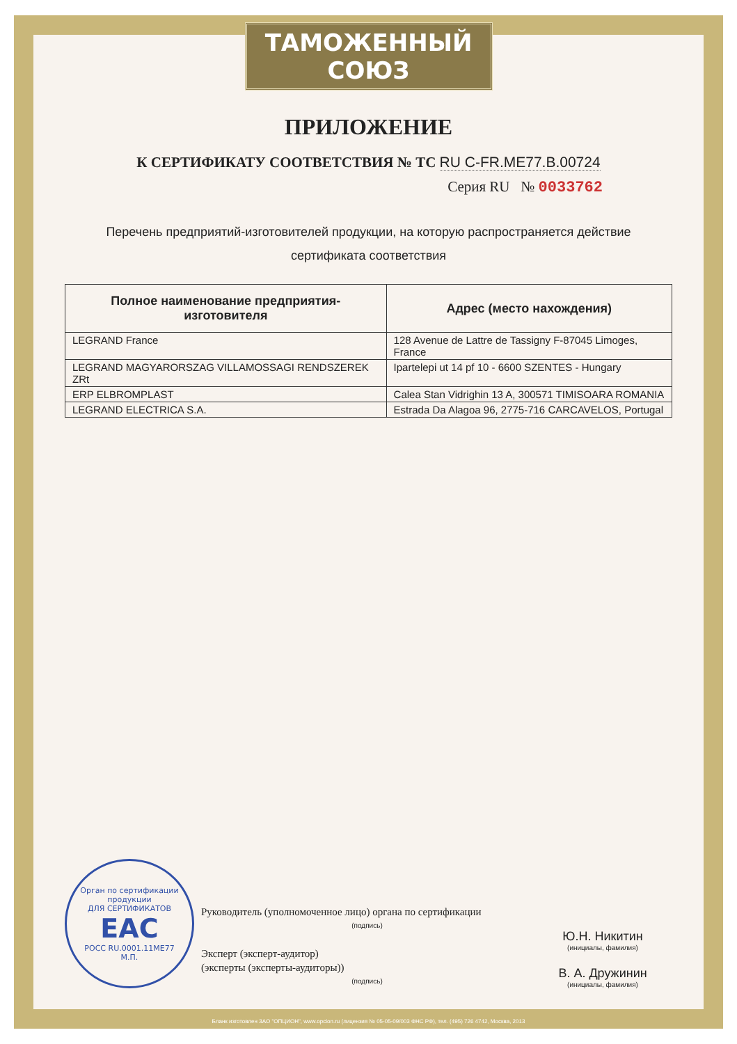ТАМОЖЕННЫЙ СОЮЗ
ПРИЛОЖЕНИЕ
К СЕРТИФИКАТУ СООТВЕТСТВИЯ № ТС RU C-FR.ME77.B.00724
Серия RU № 0033762
Перечень предприятий-изготовителей продукции, на которую распространяется действие
сертификата соответствия
| Полное наименование предприятия-изготовителя | Адрес (место нахождения) |
| --- | --- |
| LEGRAND France | 128 Avenue de Lattre de Tassigny F-87045 Limoges, France |
| LEGRAND MAGYARORSZAG VILLAMOSSAGI RENDSZEREK ZRt | Ipartelepi ut 14 pf 10 - 6600 SZENTES - Hungary |
| ERP ELBROMPLAST | Calea Stan Vidrighin 13 A, 300571 TIMISOARA ROMANIA |
| LEGRAND ELECTRICA S.A. | Estrada Da Alagoa 96, 2775-716 CARCAVELOS, Portugal |
Орган по сертификации продукции
ДЛЯ СЕРТИФИКАТОВ
EAC
РОСС RU.0001.11МЕ77
М.П.
Руководитель (уполномоченное лицо) органа по сертификации
(подпись)
Эксперт (эксперт-аудитор)
(эксперты (эксперты-аудиторы))
(подпись)
Ю.Н. Никитин
(инициалы, фамилия)
В. А. Дружинин
(инициалы, фамилия)
Бланк изготовлен ЗАО "ОПЦИОН", www.opcion.ru (лицензия № 05-05-09/003 ФНС РФ), тел. (495) 726 4742, Москва, 2013